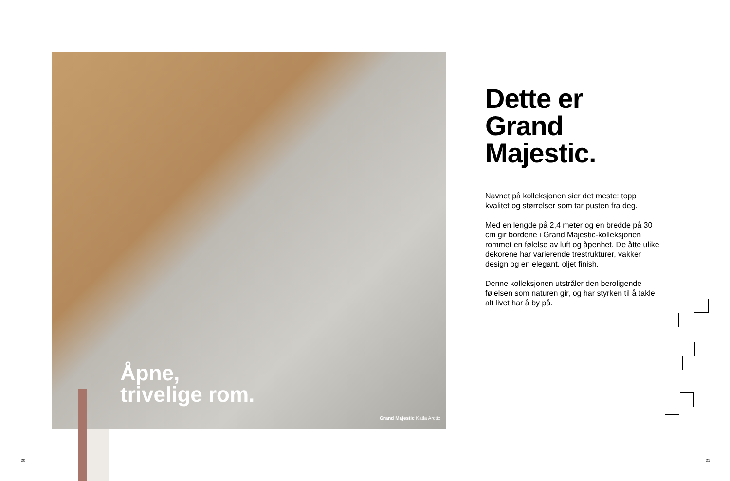Åpne,
trivelige rom.
Grand Majestic Katla Arctic
Dette er
Grand Majestic.
Navnet på kolleksjonen sier det meste: topp kvalitet og størrelser som tar pusten fra deg.
Med en lengde på 2,4 meter og en bredde på 30 cm gir bordene i Grand Majestic-kolleksjonen rommet en følelse av luft og åpenhet. De åtte ulike dekorene har varierende trestrukturer, vakker design og en elegant, oljet finish.
Denne kolleksjonen utstråler den beroligende følelsen som naturen gir, og har styrken til å takle alt livet har å by på.
20 21